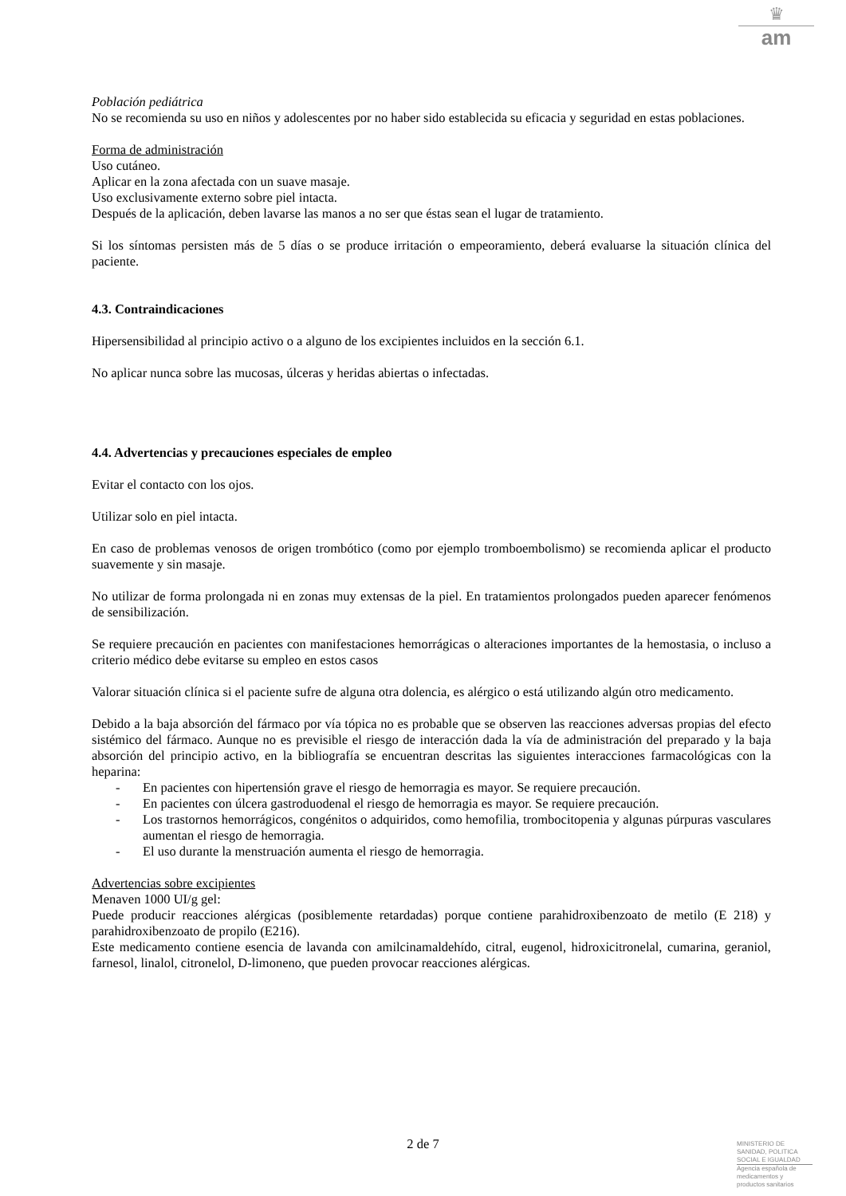♛
am
Población pediátrica
No se recomienda su uso en niños y adolescentes por no haber sido establecida su eficacia y seguridad en estas poblaciones.
Forma de administración
Uso cutáneo.
Aplicar en la zona afectada con un suave masaje.
Uso exclusivamente externo sobre piel intacta.
Después de la aplicación, deben lavarse las manos a no ser que éstas sean el lugar de tratamiento.
Si los síntomas persisten más de 5 días o se produce irritación o empeoramiento, deberá evaluarse la situación clínica del paciente.
4.3. Contraindicaciones
Hipersensibilidad al principio activo o a alguno de los excipientes incluidos en la sección 6.1.
No aplicar nunca sobre las mucosas, úlceras y heridas abiertas o infectadas.
4.4. Advertencias y precauciones especiales de empleo
Evitar el contacto con los ojos.
Utilizar solo en piel intacta.
En caso de problemas venosos de origen trombótico (como por ejemplo tromboembolismo) se recomienda aplicar el producto suavemente y sin masaje.
No utilizar de forma prolongada ni en zonas muy extensas de la piel. En tratamientos prolongados pueden aparecer fenómenos de sensibilización.
Se requiere precaución en pacientes con manifestaciones hemorrágicas o alteraciones importantes de la hemostasia, o incluso a criterio médico debe evitarse su empleo en estos casos
Valorar situación clínica si el paciente sufre de alguna otra dolencia, es alérgico o está utilizando algún otro medicamento.
Debido a la baja absorción del fármaco por vía tópica no es probable que se observen las reacciones adversas propias del efecto sistémico del fármaco. Aunque no es previsible el riesgo de interacción dada la vía de administración del preparado y la baja absorción del principio activo, en la bibliografía se encuentran descritas las siguientes interacciones farmacológicas con la heparina:
- En pacientes con hipertensión grave el riesgo de hemorragia es mayor. Se requiere precaución.
- En pacientes con úlcera gastroduodenal el riesgo de hemorragia es mayor. Se requiere precaución.
- Los trastornos hemorrágicos, congénitos o adquiridos, como hemofilia, trombocitopenia y algunas púrpuras vasculares aumentan el riesgo de hemorragia.
- El uso durante la menstruación aumenta el riesgo de hemorragia.
Advertencias sobre excipientes
Menaven 1000 UI/g gel:
Puede producir reacciones alérgicas (posiblemente retardadas) porque contiene parahidroxibenzoato de metilo (E 218) y parahidroxibenzoato de propilo (E216).
Este medicamento contiene esencia de lavanda con amilcinamaldehído, citral, eugenol, hidroxicitronelal, cumarina, geraniol, farnesol, linalol, citronelol, D-limoneno, que pueden provocar reacciones alérgicas.
2 de 7
MINISTERIO DE
SANIDAD, POLITICA
SOCIAL E IGUALDAD
Agencia española de
medicamentos y
productos sanitarios